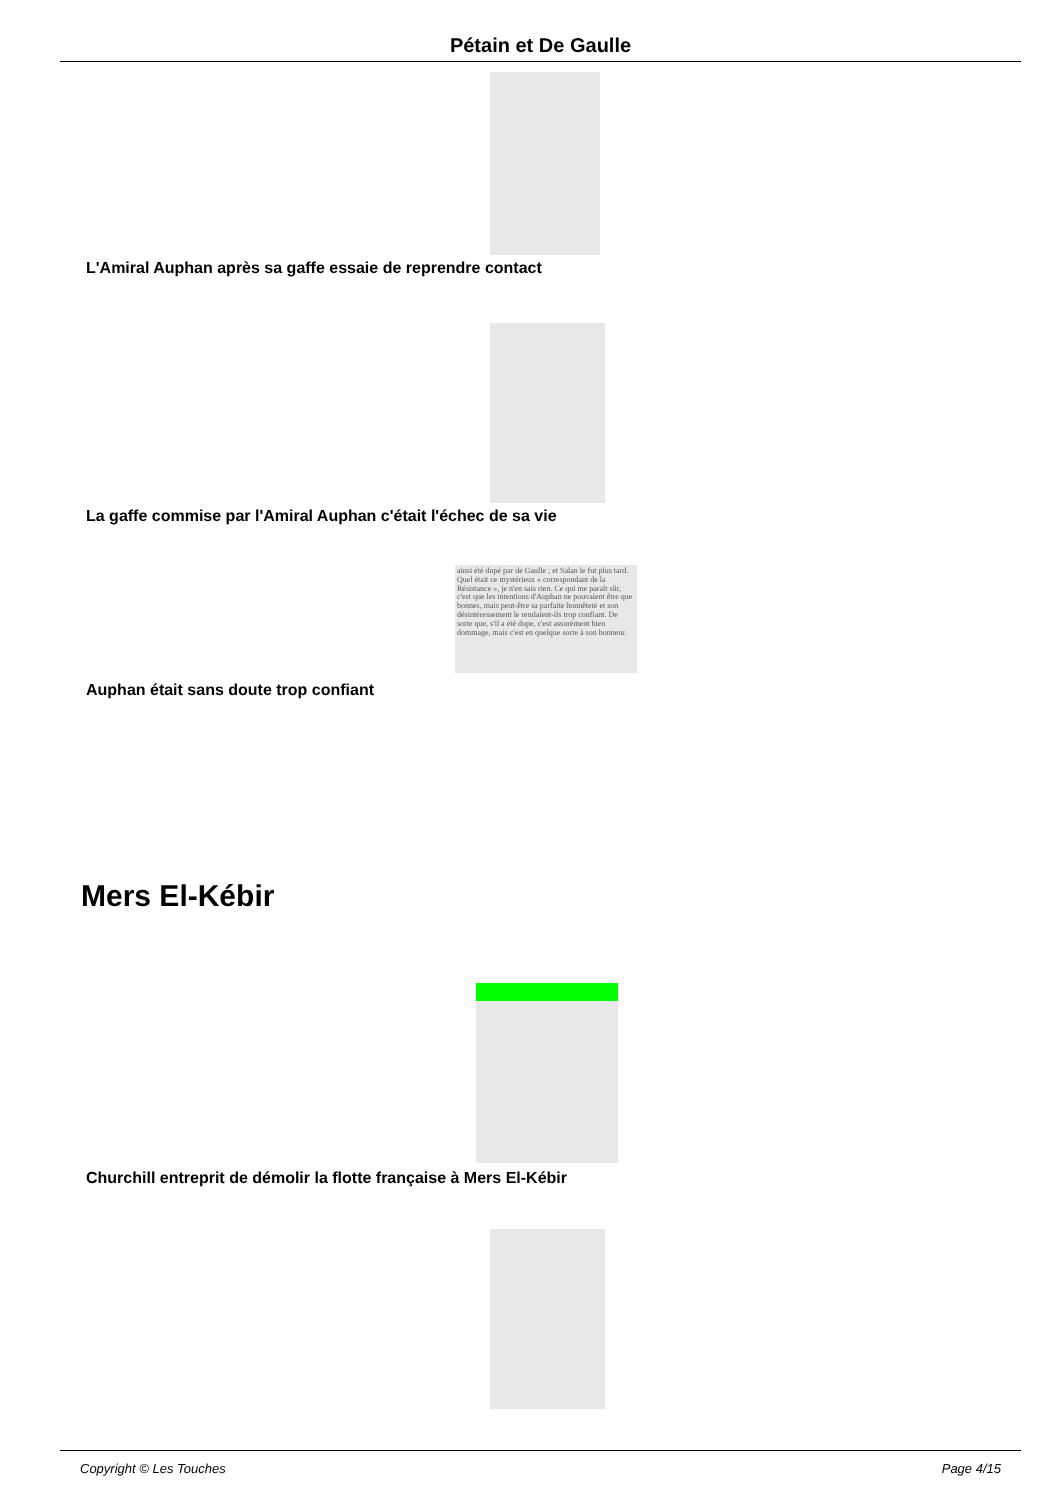Pétain et De Gaulle
L'Amiral Auphan après sa gaffe essaie de reprendre contact
La gaffe commise par l'Amiral Auphan c'était l'échec de sa vie
ainsi été dupé par de Gaulle ; et Salan le fut plus tard. Quel était ce mystérieux « correspondant de la Résistance », je n'en sais rien. Ce qui me paraît sûr, c'est que les intentions d'Auphan ne pouvaient être que bonnes, mais peut-être sa parfaite honnêteté et son désintéressement le rendaient-ils trop confiant. De sorte que, s'il a été dupe, c'est assurément bien dommage, mais c'est en quelque sorte à son honneur.
Auphan était sans doute trop confiant
Mers El-Kébir
Churchill entreprit de démolir la flotte française à Mers El-Kébir
Copyright © Les Touches Page 4/15